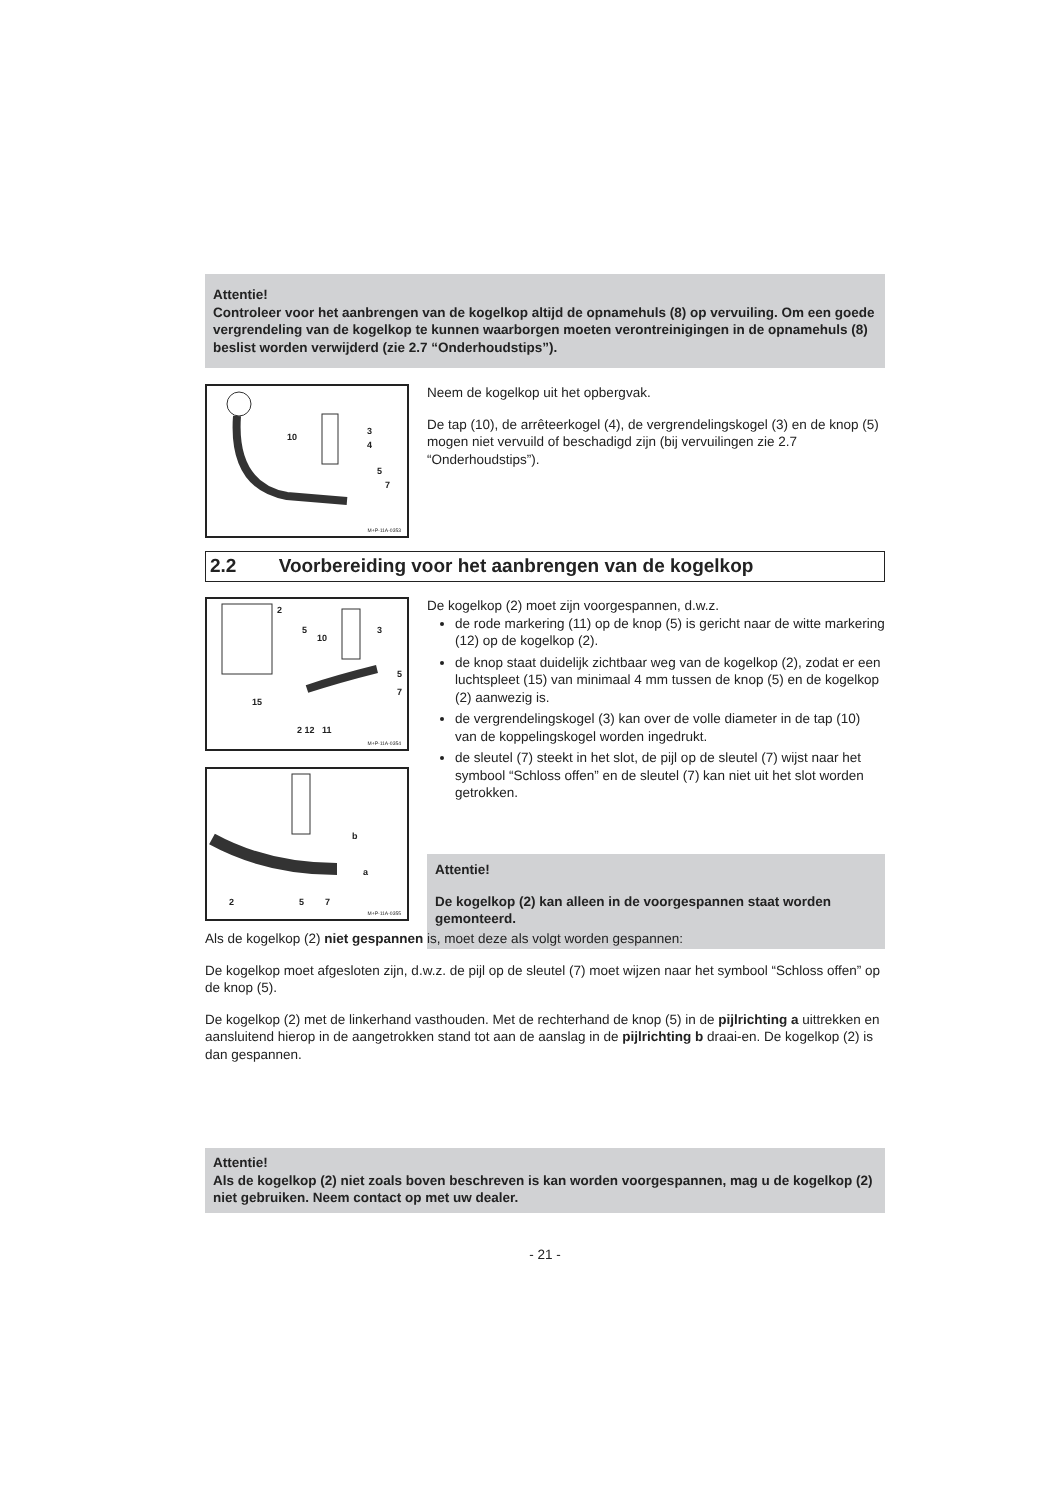Attentie!
Controleer voor het aanbrengen van de kogelkop altijd de opnamehuls (8) op vervuiling. Om een goede vergrendeling van de kogelkop te kunnen waarborgen moeten verontreinigingen in de opnamehuls (8) beslist worden verwijderd (zie 2.7 “Onderhoudstips”).
10
3
4
5
7
M+P-11A-0353
Neem de kogelkop uit het opbergvak.
De tap (10), de arrêteerkogel (4), de vergrendelingskogel (3) en de knop (5) mogen niet vervuild of beschadigd zijn (bij vervuilingen zie 2.7 “Onderhoudstips”).
2.2 Voorbereiding voor het aanbrengen van de kogelkop
2
5
10
3
5
7
15
2 12 11
M+P-11A-0354
b
a
2 5 7
M+P-11A-0355
De kogelkop (2) moet zijn voorgespannen, d.w.z.
de rode markering (11) op de knop (5) is gericht naar de witte markering (12) op de kogelkop (2).
de knop staat duidelijk zichtbaar weg van de kogelkop (2), zodat er een luchtspleet (15) van minimaal 4 mm tussen de knop (5) en de kogelkop (2) aanwezig is.
de vergrendelingskogel (3) kan over de volle diameter in de tap (10) van de koppelingskogel worden ingedrukt.
de sleutel (7) steekt in het slot, de pijl op de sleutel (7) wijst naar het symbool “Schloss offen” en de sleutel (7) kan niet uit het slot worden getrokken.
Attentie!
De kogelkop (2) kan alleen in de voorgespannen staat worden gemonteerd.
Als de kogelkop (2) niet gespannen is, moet deze als volgt worden gespannen:
De kogelkop moet afgesloten zijn, d.w.z. de pijl op de sleutel (7) moet wijzen naar het symbool “Schloss offen” op de knop (5).
De kogelkop (2) met de linkerhand vasthouden. Met de rechterhand de knop (5) in de pijlrichting a uittrekken en aansluitend hierop in de aangetrokken stand tot aan de aanslag in de pijlrichting b draai-en. De kogelkop (2) is dan gespannen.
Attentie!
Als de kogelkop (2) niet zoals boven beschreven is kan worden voorgespannen, mag u de kogelkop (2) niet gebruiken. Neem contact op met uw dealer.
- 21 -